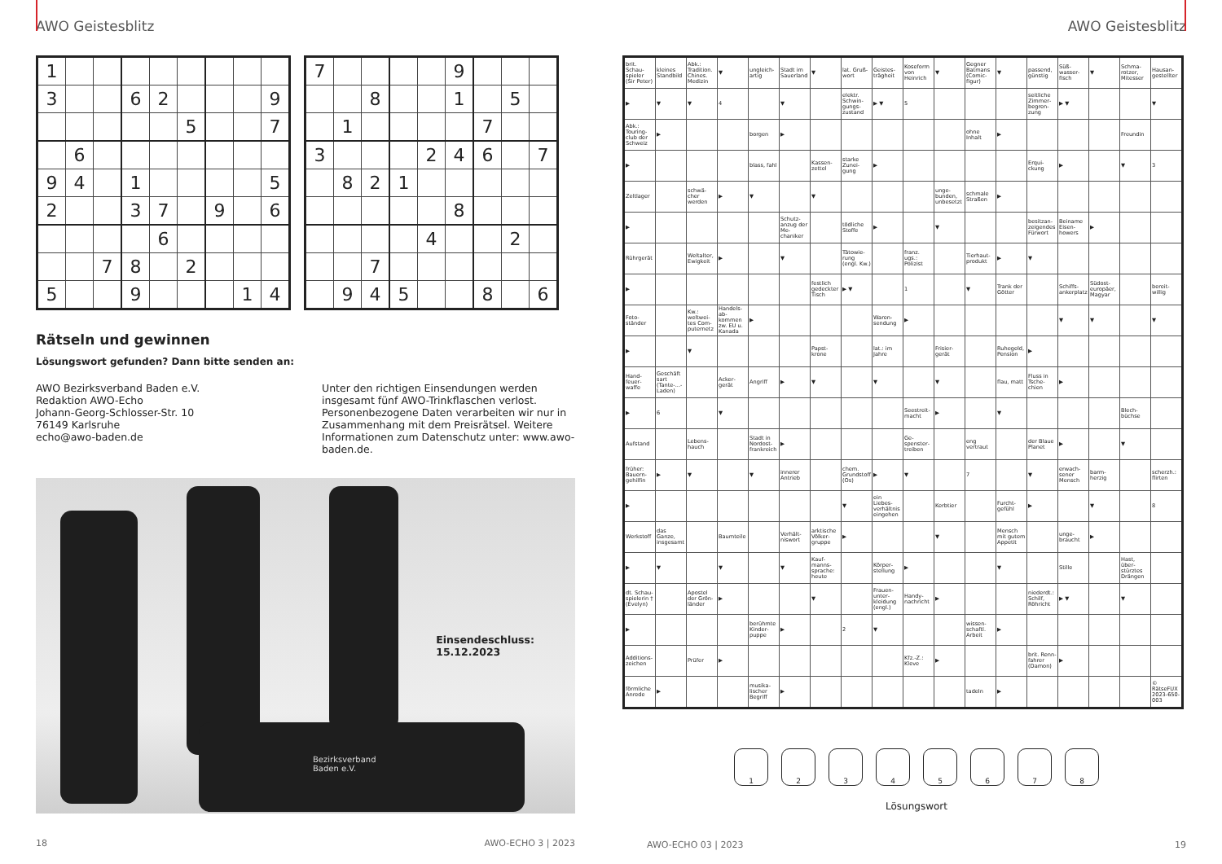AWO Geistesblitz
| 1 | | | | | | | | |
| 3 | | | 6 | 2 | | | | 9 |
| | | | | | 5 | | | 7 |
| | 6 | | | | | | | |
| 9 | 4 | | 1 | | | | | 5 |
| 2 | | | 3 | 7 | | 9 | | 6 |
| | | | | 6 | | | | |
| | | 7 | 8 | | 2 | | | |
| 5 | | | 9 | | | | 1 | 4 |
| 7 | | | | | 9 | | | |
| | | 8 | | | 1 | | 5 | |
| | 1 | | | | | 7 | | |
| 3 | | | | 2 | 4 | 6 | | 7 |
| | 8 | 2 | 1 | | | | | |
| | | | | | 8 | | | |
| | | | | 4 | | | 2 | |
| | | 7 | | | | | | |
| | 9 | 4 | 5 | | | 8 | | 6 |
Rätseln und gewinnen
Lösungswort gefunden? Dann bitte senden an:
AWO Bezirksverband Baden e.V.
Redaktion AWO-Echo
Johann-Georg-Schlosser-Str. 10
76149 Karlsruhe
echo@awo-baden.de
Unter den richtigen Einsendungen werden insgesamt fünf AWO-Trinkflaschen verlost.
Personenbezogene Daten verarbeiten wir nur in Zusammenhang mit dem Preisrätsel. Weitere Informationen zum Datenschutz unter: www.awo-baden.de.
Bezirksverband
Baden e.V.
Einsendeschluss:
15.12.2023
18 AWO-ECHO 3 | 2023
AWO Geistesblitz
| brit. Schau­spieler (Sir Peter) | kleines Stand­bild | Abk.: Tradition. Chines. Medizin | ▼ | un­gleich­artig | Stadt im Sauer­land | ▼ | lat. Gruß­wort | Geistes­trägheit | Kose­form von Heinrich | ▼ | Gegner Batmans (Comic­figur) | ▼ | passend, günstig | Süß­wasser­fisch | ▼ | Schma­rotzer, Mitesser | Hausan­gestellter |
| ▶ | ▼ | ▼ | 4 | | ▼ | | elektr. Schwin­gungs­zustand | ▶ ▼ | 5 | | | | seitliche Zimmer­begren­zung | ▶ ▼ | | | ▼ |
| Abk.: Touring­club der Schweiz | ▶ | | | borgen | ▶ | | | | | | ohne Inhalt | ▶ | | | | Freundin | |
| ▶ | | | | blass, fahl | | Kassen­zettel | starke Zunei­gung | ▶ | | | | | Erqui­ckung | ▶ | | ▼ | 3 |
| Zeltlager | | schwä­cher werden | ▶ | ▼ | | ▼ | | | | unge­bunden, un­besetzt | schmale Straßen | ▶ | | | | | |
| ▶ | | | | | Schutz­anzug der Me­chaniker | | tödliche Stoffe | ▶ | | ▼ | | | besitzan­zeigen­des Für­wort | Beiname Eisen­howers | ▶ | | |
| Rühr­gerät | | Welt­alter, Ewigkeit | ▶ | | ▼ | | Tätowie­rung (engl. Kw.) | | franz. ugs.: Polizist | | Tierhaut­produkt | ▶ | ▼ | | | | |
| ▶ | | | | | | festlich gedeck­ter Tisch | ▶ ▼ | | 1 | | ▼ | Trank der Götter | | Schiffs­anker­platz | Südost­euro­päer, Magyar | | bereit­willig |
| Foto­ständer | | Kw.: weltwei­tes Com­puternetz | Handels­ab­kommen zw. EU u. Kanada | ▶ | | | | Waren­sendung | ▶ | | | | | ▼ | ▼ | | ▼ |
| ▶ | | ▼ | | | | Papst­krone | | lat.: im Jahre | | Frisier­gerät | | Ruhe­geld, Pension | ▶ | | | | |
| Hand­feuer­waffe | Geschäfts­art (Tante-...-Laden) | | Acker­gerät | Angriff | ▶ | ▼ | | ▼ | | ▼ | | flau, matt | Fluss in Tsche­chien | ▶ | | | |
| ▶ | 6 | | ▼ | | | | | | Seestreit­macht | ▶ | | ▼ | | | | Blech­büchse | |
| Aufstand | | Lebens­hauch | | Stadt in Nordost­frank­reich | ▶ | | | | Ge­spenster­treiben | | eng vertraut | | der Blaue Planet | ▶ | | ▼ | |
| früher: Bauern­gehilfin | ▶ | ▼ | | ▼ | innerer Antrieb | | chem. Grund­stoff (Os) | ▶ | ▼ | | 7 | | ▼ | erwach­sener Mensch | barm­herzig | | scherzh.: flirten |
| ▶ | | | | | | | ▼ | ein Liebes­verhältnis eingehen | | Kerbtier | | Furcht­gefühl | ▶ | | ▼ | | 8 |
| Werk­stoff | das Ganze, ins­gesamt | | Baum­teile | | Verhält­niswort | arktische Völker­gruppe | ▶ | | | ▼ | | Mensch mit gutem Appetit | | unge­braucht | ▶ | | |
| ▶ | ▼ | | ▼ | | ▼ | Kauf­manns­sprache: heute | | Körper­stellung | ▶ | | | ▼ | | Stille | | Hast, über­stürztes Drängen | |
| dt. Schau­spielerin † (Evelyn) | | Apostel der Grön­länder | ▶ | | | ▼ | | Frauen­unter­kleidung (engl.) | Handy­nach­richt | ▶ | | | nieder­dt.: Schilf, Röhricht | ▶ ▼ | | ▼ | |
| ▶ | | | | berühm­te Kin­der­puppe | ▶ | | 2 | ▼ | | | wissen­schaftl. Arbeit | ▶ | | | | | |
| Additi­ons­zeichen | | Prüfer | ▶ | | | | | | Kfz.-Z.: Kleve | ▶ | | | brit. Renn­fahrer (Damon) | ▶ | | | |
| förm­liche An­rede | ▶ | | | musika­lischer Begriff | ▶ | | | | | | tadeln | ▶ | | | | | © RätseFUX 2023-650-003 |
1 2 3 4 5 6 7 8
Lösungswort
AWO-ECHO 03 | 2023 19